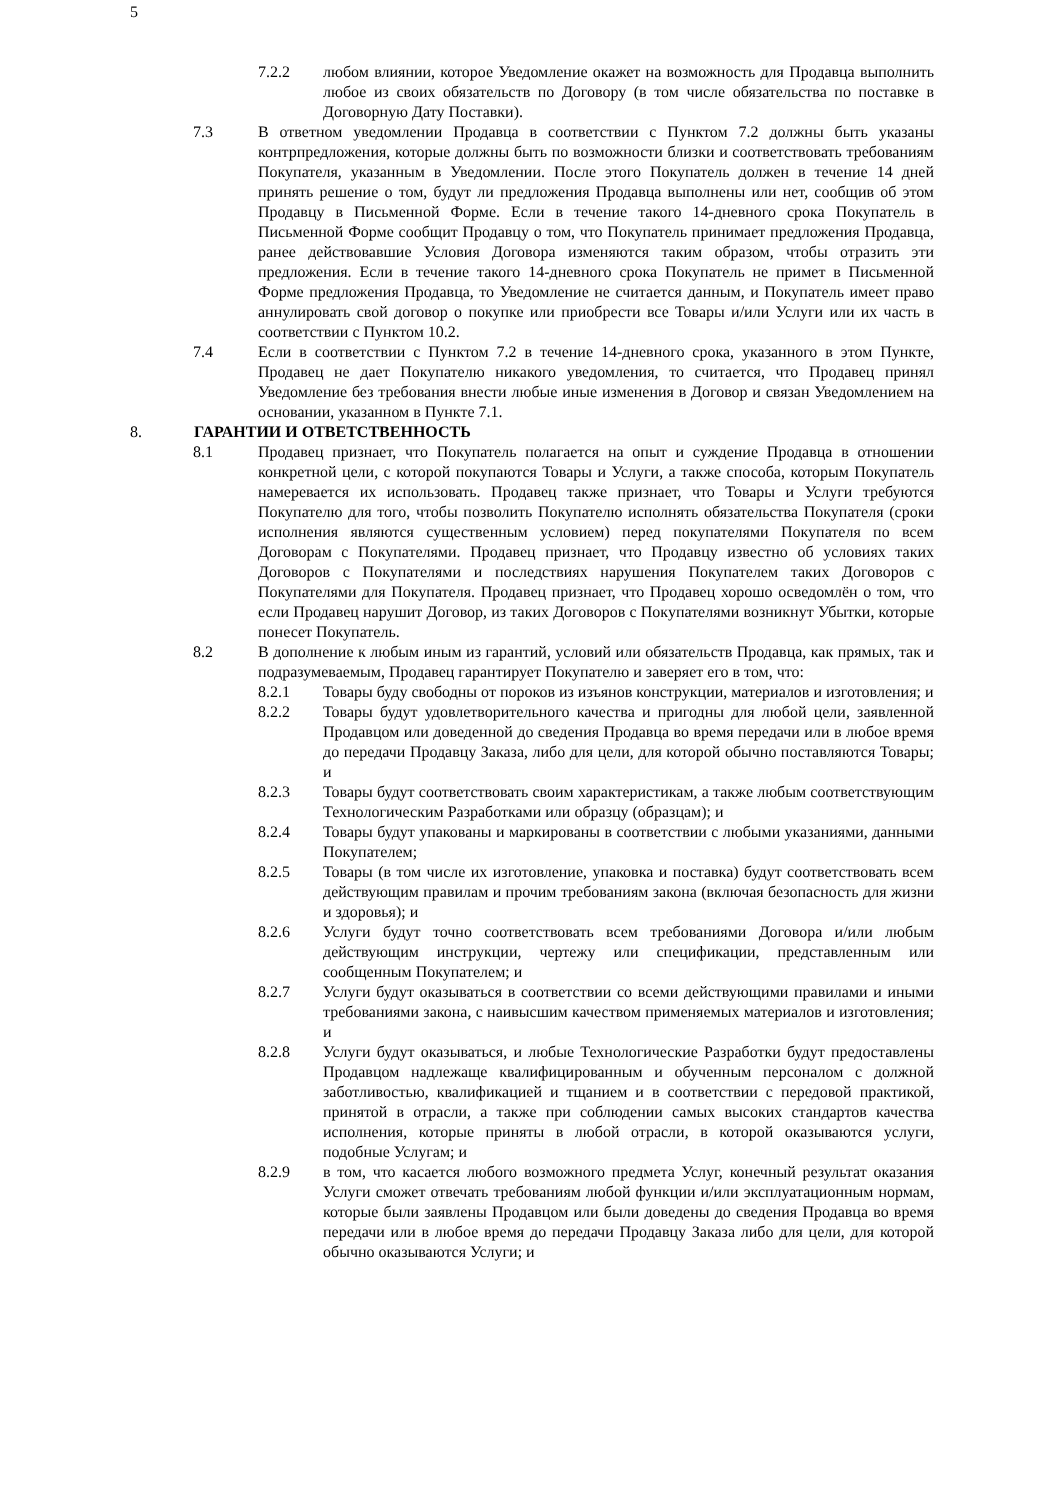5
7.2.2 любом влиянии, которое Уведомление окажет на возможность для Продавца выполнить любое из своих обязательств по Договору (в том числе обязательства по поставке в Договорную Дату Поставки).
7.3 В ответном уведомлении Продавца в соответствии с Пунктом 7.2 должны быть указаны контрпредложения, которые должны быть по возможности близки и соответствовать требованиям Покупателя, указанным в Уведомлении. После этого Покупатель должен в течение 14 дней принять решение о том, будут ли предложения Продавца выполнены или нет, сообщив об этом Продавцу в Письменной Форме. Если в течение такого 14-дневного срока Покупатель в Письменной Форме сообщит Продавцу о том, что Покупатель принимает предложения Продавца, ранее действовавшие Условия Договора изменяются таким образом, чтобы отразить эти предложения. Если в течение такого 14-дневного срока Покупатель не примет в Письменной Форме предложения Продавца, то Уведомление не считается данным, и Покупатель имеет право аннулировать свой договор о покупке или приобрести все Товары и/или Услуги или их часть в соответствии с Пунктом 10.2.
7.4 Если в соответствии с Пунктом 7.2 в течение 14-дневного срока, указанного в этом Пункте, Продавец не дает Покупателю никакого уведомления, то считается, что Продавец принял Уведомление без требования внести любые иные изменения в Договор и связан Уведомлением на основании, указанном в Пункте 7.1.
8. ГАРАНТИИ И ОТВЕТСТВЕННОСТЬ
8.1 Продавец признает, что Покупатель полагается на опыт и суждение Продавца в отношении конкретной цели, с которой покупаются Товары и Услуги, а также способа, которым Покупатель намеревается их использовать. Продавец также признает, что Товары и Услуги требуются Покупателю для того, чтобы позволить Покупателю исполнять обязательства Покупателя (сроки исполнения являются существенным условием) перед покупателями Покупателя по всем Договорам с Покупателями. Продавец признает, что Продавцу известно об условиях таких Договоров с Покупателями и последствиях нарушения Покупателем таких Договоров с Покупателями для Покупателя. Продавец признает, что Продавец хорошо осведомлён о том, что если Продавец нарушит Договор, из таких Договоров с Покупателями возникнут Убытки, которые понесет Покупатель.
8.2 В дополнение к любым иным из гарантий, условий или обязательств Продавца, как прямых, так и подразумеваемым, Продавец гарантирует Покупателю и заверяет его в том, что:
8.2.1 Товары буду свободны от пороков из изъянов конструкции, материалов и изготовления; и
8.2.2 Товары будут удовлетворительного качества и пригодны для любой цели, заявленной Продавцом или доведенной до сведения Продавца во время передачи или в любое время до передачи Продавцу Заказа, либо для цели, для которой обычно поставляются Товары; и
8.2.3 Товары будут соответствовать своим характеристикам, а также любым соответствующим Технологическим Разработками или образцу (образцам); и
8.2.4 Товары будут упакованы и маркированы в соответствии с любыми указаниями, данными Покупателем;
8.2.5 Товары (в том числе их изготовление, упаковка и поставка) будут соответствовать всем действующим правилам и прочим требованиям закона (включая безопасность для жизни и здоровья); и
8.2.6 Услуги будут точно соответствовать всем требованиями Договора и/или любым действующим инструкции, чертежу или спецификации, представленным или сообщенным Покупателем; и
8.2.7 Услуги будут оказываться в соответствии со всеми действующими правилами и иными требованиями закона, с наивысшим качеством применяемых материалов и изготовления; и
8.2.8 Услуги будут оказываться, и любые Технологические Разработки будут предоставлены Продавцом надлежаще квалифицированным и обученным персоналом с должной заботливостью, квалификацией и тщанием и в соответствии с передовой практикой, принятой в отрасли, а также при соблюдении самых высоких стандартов качества исполнения, которые приняты в любой отрасли, в которой оказываются услуги, подобные Услугам; и
8.2.9 в том, что касается любого возможного предмета Услуг, конечный результат оказания Услуги сможет отвечать требованиям любой функции и/или эксплуатационным нормам, которые были заявлены Продавцом или были доведены до сведения Продавца во время передачи или в любое время до передачи Продавцу Заказа либо для цели, для которой обычно оказываются Услуги; и